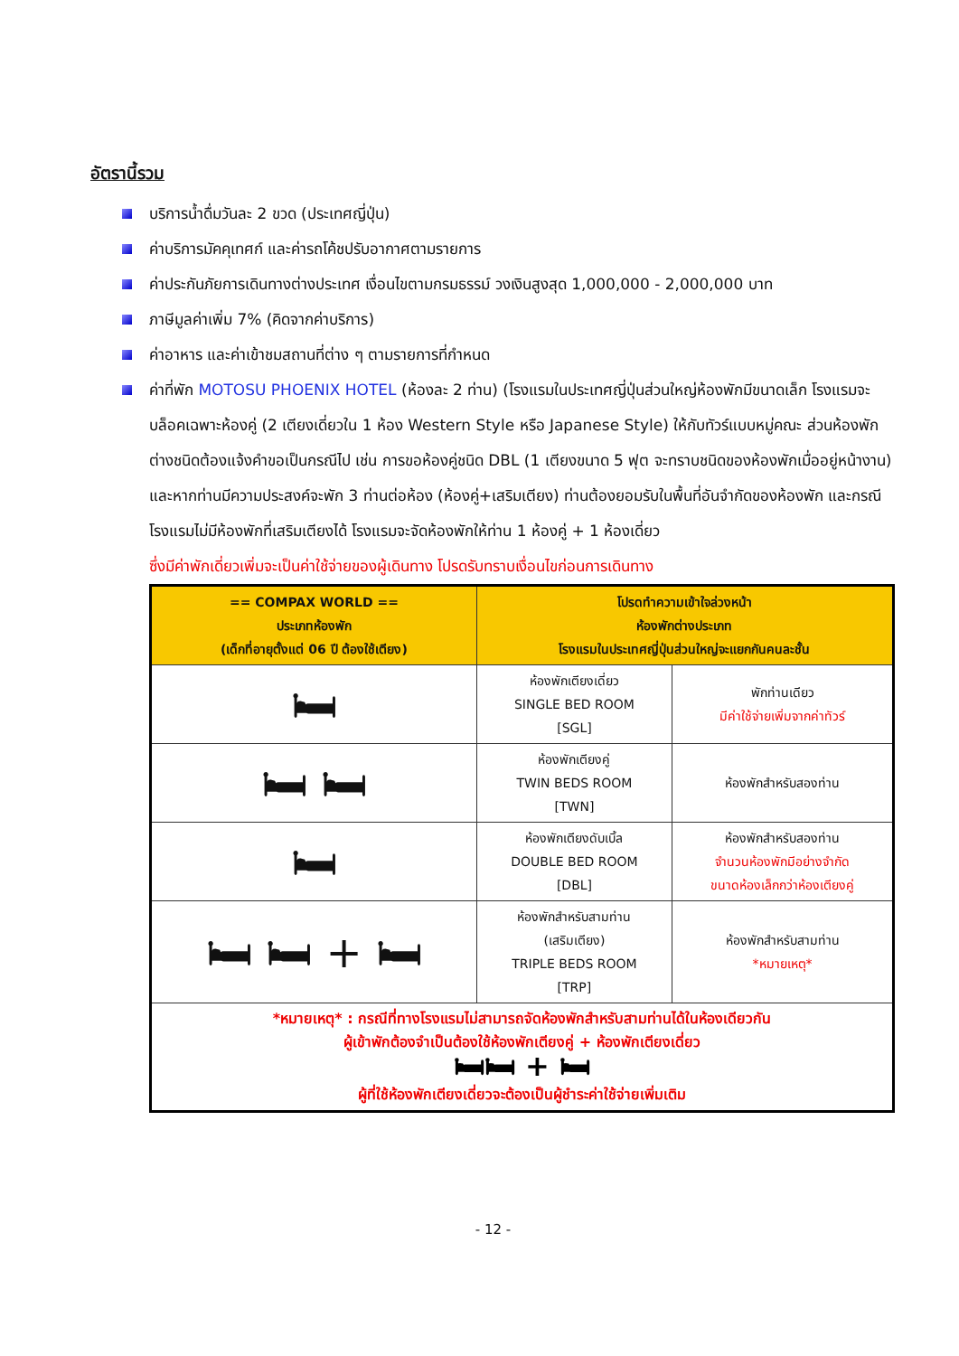อัตรานี้รวม
บริการน้ำดื่มวันละ 2 ขวด (ประเทศญี่ปุ่น)
ค่าบริการมัคคุเทศก์ และค่ารถโค้ชปรับอากาศตามรายการ
ค่าประกันภัยการเดินทางต่างประเทศ เงื่อนไขตามกรมธรรม์ วงเงินสูงสุด 1,000,000 - 2,000,000 บาท
ภาษีมูลค่าเพิ่ม 7% (คิดจากค่าบริการ)
ค่าอาหาร และค่าเข้าชมสถานที่ต่าง ๆ ตามรายการที่กำหนด
ค่าที่พัก MOTOSU PHOENIX HOTEL (ห้องละ 2 ท่าน) (โรงแรมในประเทศญี่ปุ่นส่วนใหญ่ห้องพักมีขนาดเล็ก โรงแรมจะบล็อคเฉพาะห้องคู่ (2 เตียงเดี่ยวใน 1 ห้อง Western Style หรือ Japanese Style) ให้กับทัวร์แบบหมู่คณะ ส่วนห้องพักต่างชนิดต้องแจ้งคำขอเป็นกรณีไป เช่น การขอห้องคู่ชนิด DBL (1 เตียงขนาด 5 ฟุต จะทราบชนิดของห้องพักเมื่ออยู่หน้างาน) และหากท่านมีความประสงค์จะพัก 3 ท่านต่อห้อง (ห้องคู่+เสริมเตียง) ท่านต้องยอมรับในพื้นที่อันจำกัดของห้องพัก และกรณีโรงแรมไม่มีห้องพักที่เสริมเตียงได้ โรงแรมจะจัดห้องพักให้ท่าน 1 ห้องคู่ + 1 ห้องเดี่ยว
ซึ่งมีค่าพักเดี่ยวเพิ่มจะเป็นค่าใช้จ่ายของผู้เดินทาง โปรดรับทราบเงื่อนไขก่อนการเดินทาง
| == COMPAX WORLD == ประเภทห้องพัก (เด็กที่อายุตั้งแต่ 06 ปี ต้องใช้เตียง) | โปรดทำความเข้าใจล่วงหน้า ห้องพักต่างประเภท โรงแรมในประเทศญี่ปุ่นส่วนใหญ่จะแยกกันคนละชั้น | |
| --- | --- | --- |
| 🛏 | ห้องพักเตียงเดี่ยว SINGLE BED ROOM [SGL] | พักท่านเดียว มีค่าใช้จ่ายเพิ่มจากค่าทัวร์ |
| 🛏 🛏 | ห้องพักเตียงคู่ TWIN BEDS ROOM [TWN] | ห้องพักสำหรับสองท่าน |
| 🛏 | ห้องพักเตียงดับเบิ้ล DOUBLE BED ROOM [DBL] | ห้องพักสำหรับสองท่าน จำนวนห้องพักมีอย่างจำกัด ขนาดห้องเล็กกว่าห้องเตียงคู่ |
| 🛏 🛏 + 🛏 | ห้องพักสำหรับสามท่าน (เสริมเตียง) TRIPLE BEDS ROOM [TRP] | ห้องพักสำหรับสามท่าน *หมายเหตุ* |
| *หมายเหตุ* : กรณีที่ทางโรงแรมไม่สามารถจัดห้องพักสำหรับสามท่านได้ในห้องเดียวกัน ผู้เข้าพักต้องจำเป็นต้องใช้ห้องพักเตียงคู่ + ห้องพักเตียงเดี่ยว 🛏🛏 + 🛏 ผู้ที่ใช้ห้องพักเตียงเดี่ยวจะต้องเป็นผู้ชำระค่าใช้จ่ายเพิ่มเติม | | |
- 12 -